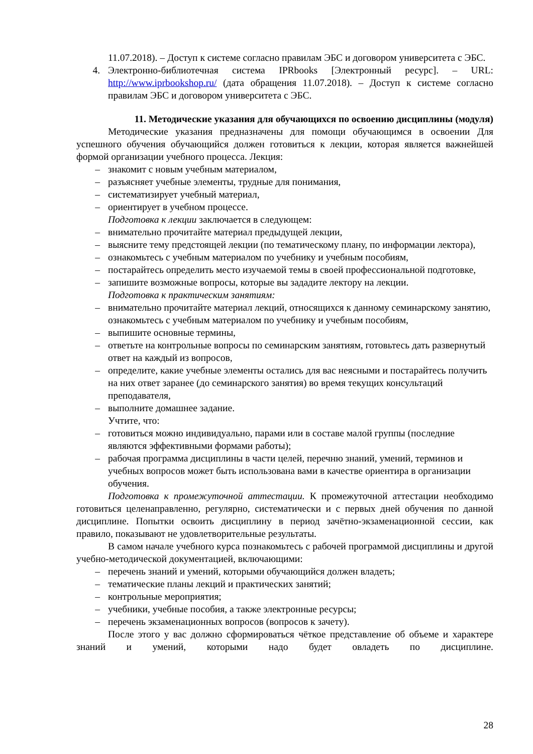11.07.2018). – Доступ к системе согласно правилам ЭБС и договором университета с ЭБС.
4. Электронно-библиотечная система IPRbooks [Электронный ресурс]. – URL: http://www.iprbookshop.ru/ (дата обращения 11.07.2018). – Доступ к системе согласно правилам ЭБС и договором университета с ЭБС.
11. Методические указания для обучающихся по освоению дисциплины (модуля)
Методические указания предназначены для помощи обучающимся в освоении Для успешного обучения обучающийся должен готовиться к лекции, которая является важнейшей формой организации учебного процесса. Лекция:
– знакомит с новым учебным материалом,
– разъясняет учебные элементы, трудные для понимания,
– систематизирует учебный материал,
– ориентирует в учебном процессе.
Подготовка к лекции заключается в следующем:
– внимательно прочитайте материал предыдущей лекции,
– выясните тему предстоящей лекции (по тематическому плану, по информации лектора),
– ознакомьтесь с учебным материалом по учебнику и учебным пособиям,
– постарайтесь определить место изучаемой темы в своей профессиональной подготовке,
– запишите возможные вопросы, которые вы зададите лектору на лекции.
Подготовка к практическим занятиям:
– внимательно прочитайте материал лекций, относящихся к данному семинарскому занятию, ознакомьтесь с учебным материалом по учебнику и учебным пособиям,
– выпишите основные термины,
– ответьте на контрольные вопросы по семинарским занятиям, готовьтесь дать развернутый ответ на каждый из вопросов,
– определите, какие учебные элементы остались для вас неясными и постарайтесь получить на них ответ заранее (до семинарского занятия) во время текущих консультаций преподавателя,
– выполните домашнее задание.
Учтите, что:
– готовиться можно индивидуально, парами или в составе малой группы (последние являются эффективными формами работы);
– рабочая программа дисциплины в части целей, перечню знаний, умений, терминов и учебных вопросов может быть использована вами в качестве ориентира в организации обучения.
Подготовка к промежуточной аттестации. К промежуточной аттестации необходимо готовиться целенаправленно, регулярно, систематически и с первых дней обучения по данной дисциплине. Попытки освоить дисциплину в период зачётно-экзаменационной сессии, как правило, показывают не удовлетворительные результаты.
В самом начале учебного курса познакомьтесь с рабочей программой дисциплины и другой учебно-методической документацией, включающими:
– перечень знаний и умений, которыми обучающийся должен владеть;
– тематические планы лекций и практических занятий;
– контрольные мероприятия;
– учебники, учебные пособия, а также электронные ресурсы;
– перечень экзаменационных вопросов (вопросов к зачету).
После этого у вас должно сформироваться чёткое представление об объеме и характере знаний и умений, которыми надо будет овладеть по дисциплине.
28